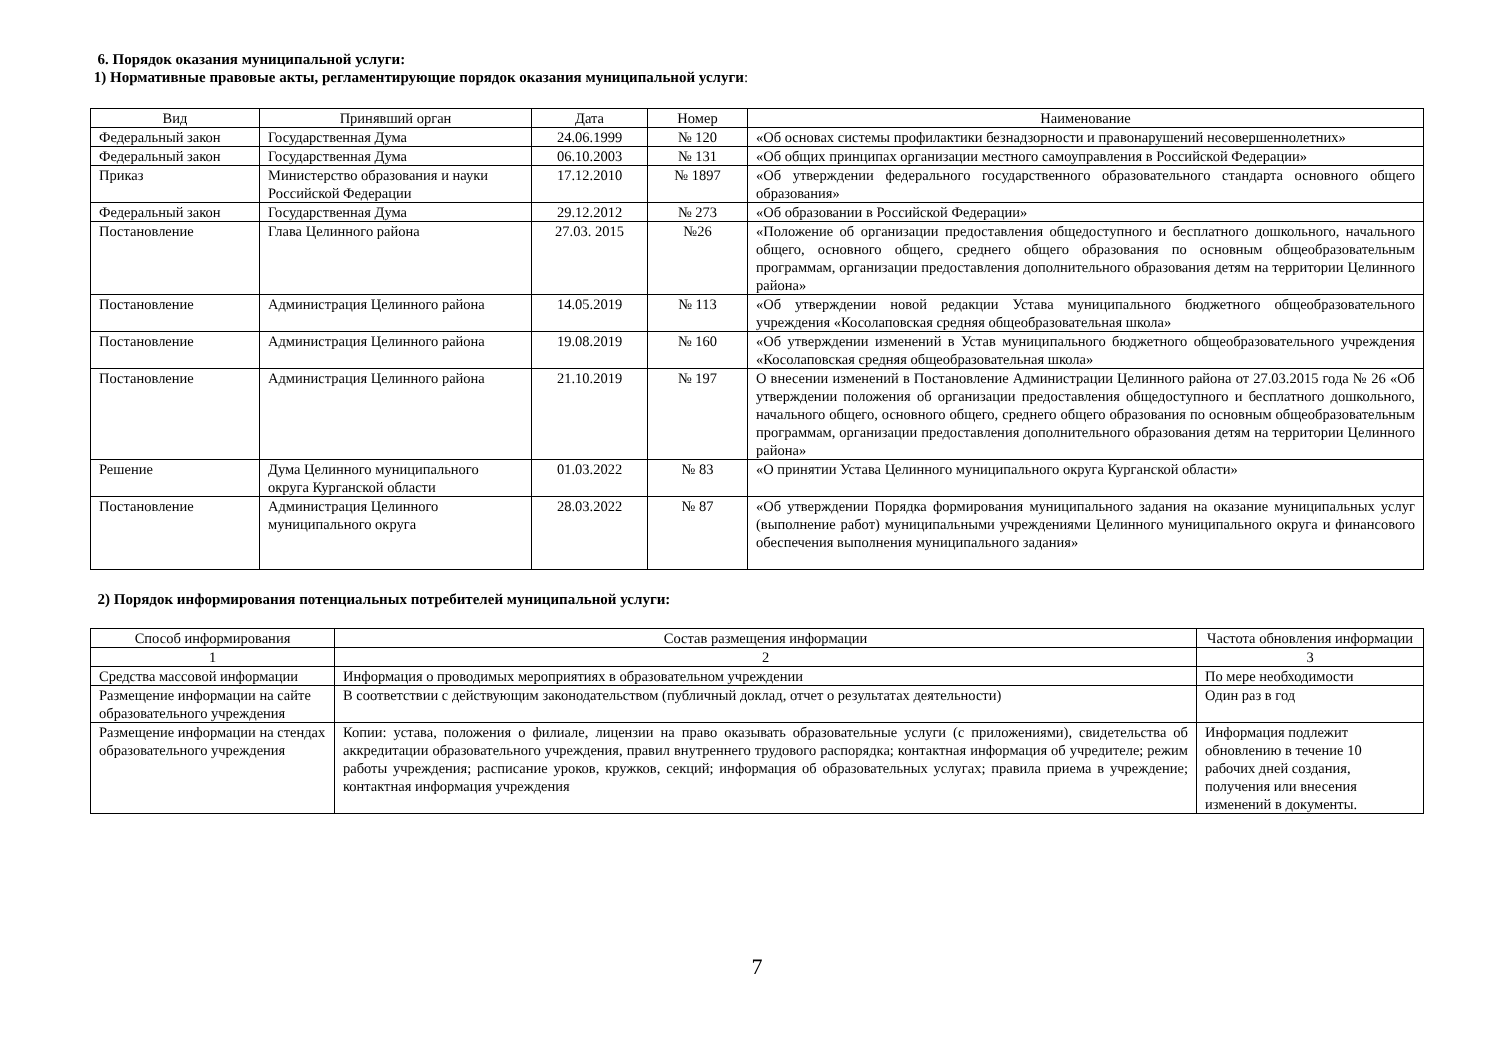6. Порядок оказания муниципальной услуги:
1) Нормативные правовые акты, регламентирующие порядок оказания муниципальной услуги:
| Вид | Принявший орган | Дата | Номер | Наименование |
| --- | --- | --- | --- | --- |
| Федеральный закон | Государственная Дума | 24.06.1999 | № 120 | «Об основах системы профилактики безнадзорности и правонарушений несовершеннолетних» |
| Федеральный закон | Государственная Дума | 06.10.2003 | № 131 | «Об общих принципах организации местного самоуправления в Российской Федерации» |
| Приказ | Министерство образования и науки Российской Федерации | 17.12.2010 | № 1897 | «Об утверждении федерального государственного образовательного стандарта основного общего образования» |
| Федеральный закон | Государственная Дума | 29.12.2012 | № 273 | «Об образовании в Российской Федерации» |
| Постановление | Глава Целинного района | 27.03. 2015 | №26 | «Положение об организации предоставления общедоступного и бесплатного дошкольного, начального общего, основного общего, среднего общего образования по основным общеобразовательным программам, организации предоставления дополнительного образования детям на территории Целинного района» |
| Постановление | Администрация Целинного района | 14.05.2019 | № 113 | «Об утверждении новой редакции Устава муниципального бюджетного общеобразовательного учреждения «Косолаповская средняя общеобразовательная школа» |
| Постановление | Администрация Целинного района | 19.08.2019 | № 160 | «Об утверждении изменений в Устав муниципального бюджетного общеобразовательного учреждения «Косолаповская средняя общеобразовательная школа» |
| Постановление | Администрация Целинного района | 21.10.2019 | № 197 | О внесении изменений в Постановление Администрации Целинного района от 27.03.2015 года № 26 «Об утверждении положения об организации предоставления общедоступного и бесплатного дошкольного, начального общего, основного общего, среднего общего образования по основным общеобразовательным программам, организации предоставления дополнительного образования детям на территории Целинного района» |
| Решение | Дума Целинного муниципального округа Курганской области | 01.03.2022 | № 83 | «О принятии Устава Целинного муниципального округа Курганской области» |
| Постановление | Администрация Целинного муниципального округа | 28.03.2022 | № 87 | «Об утверждении Порядка формирования муниципального задания на оказание муниципальных услуг (выполнение работ) муниципальными учреждениями Целинного муниципального округа и финансового обеспечения выполнения муниципального задания» |
2) Порядок информирования потенциальных потребителей муниципальной услуги:
| Способ информирования | Состав размещения информации | Частота обновления информации |
| --- | --- | --- |
| 1 | 2 | 3 |
| Средства массовой информации | Информация о проводимых мероприятиях в образовательном учреждении | По мере необходимости |
| Размещение информации на сайте образовательного учреждения | В соответствии с действующим законодательством (публичный доклад, отчет о результатах деятельности) | Один раз в год |
| Размещение информации на стендах образовательного учреждения | Копии: устава, положения о филиале, лицензии на право оказывать образовательные услуги (с приложениями), свидетельства об аккредитации образовательного учреждения, правил внутреннего трудового распорядка; контактная информация об учредителе; режим работы учреждения; расписание уроков, кружков, секций; информация об образовательных услугах; правила приема в учреждение; контактная информация учреждения | Информация подлежит обновлению в течение 10 рабочих дней создания, получения или внесения изменений в документы. |
7